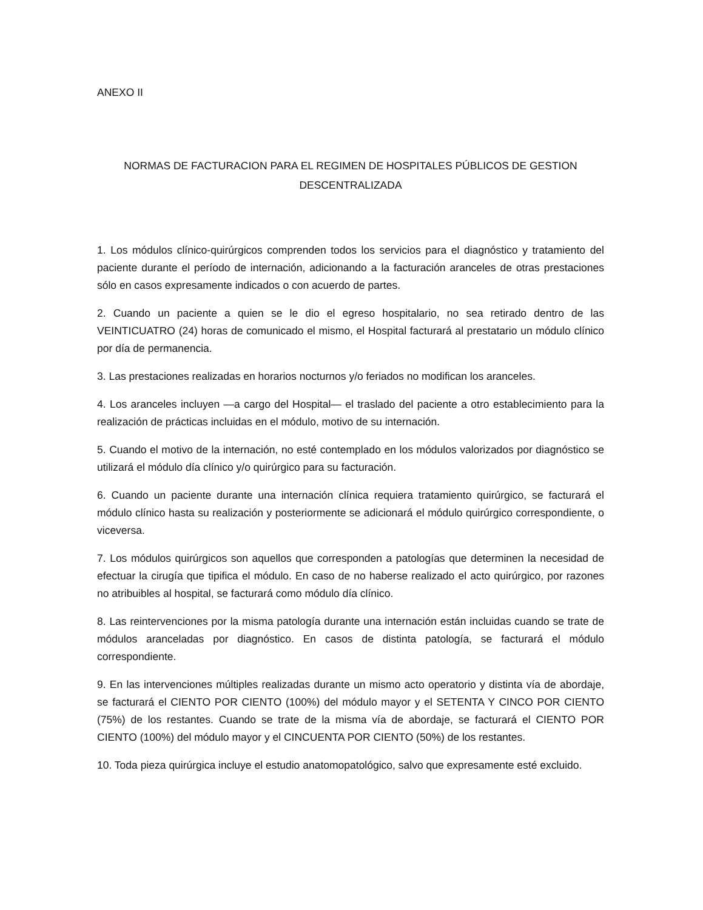ANEXO II
NORMAS DE FACTURACION PARA EL REGIMEN DE HOSPITALES PÚBLICOS DE GESTION DESCENTRALIZADA
1. Los módulos clínico-quirúrgicos comprenden todos los servicios para el diagnóstico y tratamiento del paciente durante el período de internación, adicionando a la facturación aranceles de otras prestaciones sólo en casos expresamente indicados o con acuerdo de partes.
2. Cuando un paciente a quien se le dio el egreso hospitalario, no sea retirado dentro de las VEINTICUATRO (24) horas de comunicado el mismo, el Hospital facturará al prestatario un módulo clínico por día de permanencia.
3. Las prestaciones realizadas en horarios nocturnos y/o feriados no modifican los aranceles.
4. Los aranceles incluyen —a cargo del Hospital— el traslado del paciente a otro establecimiento para la realización de prácticas incluidas en el módulo, motivo de su internación.
5. Cuando el motivo de la internación, no esté contemplado en los módulos valorizados por diagnóstico se utilizará el módulo día clínico y/o quirúrgico para su facturación.
6. Cuando un paciente durante una internación clínica requiera tratamiento quirúrgico, se facturará el módulo clínico hasta su realización y posteriormente se adicionará el módulo quirúrgico correspondiente, o viceversa.
7. Los módulos quirúrgicos son aquellos que corresponden a patologías que determinen la necesidad de efectuar la cirugía que tipifica el módulo. En caso de no haberse realizado el acto quirúrgico, por razones no atribuibles al hospital, se facturará como módulo día clínico.
8. Las reintervenciones por la misma patología durante una internación están incluidas cuando se trate de módulos aranceladas por diagnóstico. En casos de distinta patología, se facturará el módulo correspondiente.
9. En las intervenciones múltiples realizadas durante un mismo acto operatorio y distinta vía de abordaje, se facturará el CIENTO POR CIENTO (100%) del módulo mayor y el SETENTA Y CINCO POR CIENTO (75%) de los restantes. Cuando se trate de la misma vía de abordaje, se facturará el CIENTO POR CIENTO (100%) del módulo mayor y el CINCUENTA POR CIENTO (50%) de los restantes.
10. Toda pieza quirúrgica incluye el estudio anatomopatológico, salvo que expresamente esté excluido.